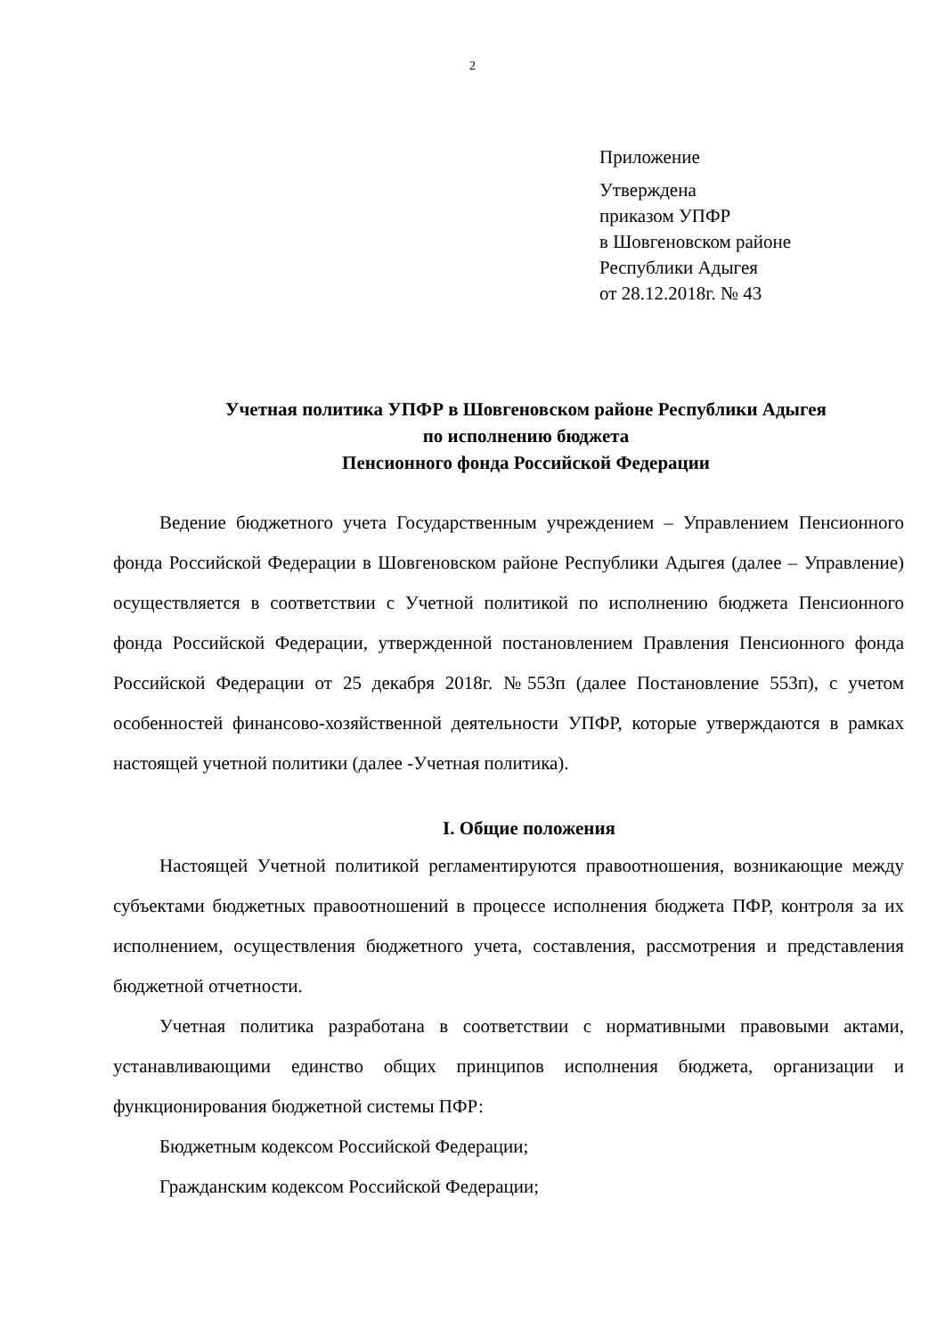2
Приложение
Утверждена
приказом УПФР
в Шовгеновском районе
Республики Адыгея
от 28.12.2018г. № 43
Учетная политика УПФР в Шовгеновском районе Республики Адыгея
по исполнению бюджета
Пенсионного фонда Российской Федерации
Ведение бюджетного учета Государственным учреждением – Управлением Пенсионного фонда Российской Федерации в Шовгеновском районе Республики Адыгея (далее – Управление) осуществляется в соответствии с Учетной политикой по исполнению бюджета Пенсионного фонда Российской Федерации, утвержденной постановлением Правления Пенсионного фонда Российской Федерации от 25 декабря 2018г. №553п (далее Постановление 553п), с учетом особенностей финансово-хозяйственной деятельности УПФР, которые утверждаются в рамках настоящей учетной политики (далее -Учетная политика).
I. Общие положения
Настоящей Учетной политикой регламентируются правоотношения, возникающие между субъектами бюджетных правоотношений в процессе исполнения бюджета ПФР, контроля за их исполнением, осуществления бюджетного учета, составления, рассмотрения и представления бюджетной отчетности.
Учетная политика разработана в соответствии с нормативными правовыми актами, устанавливающими единство общих принципов исполнения бюджета, организации и функционирования бюджетной системы ПФР:
Бюджетным кодексом Российской Федерации;
Гражданским кодексом Российской Федерации;